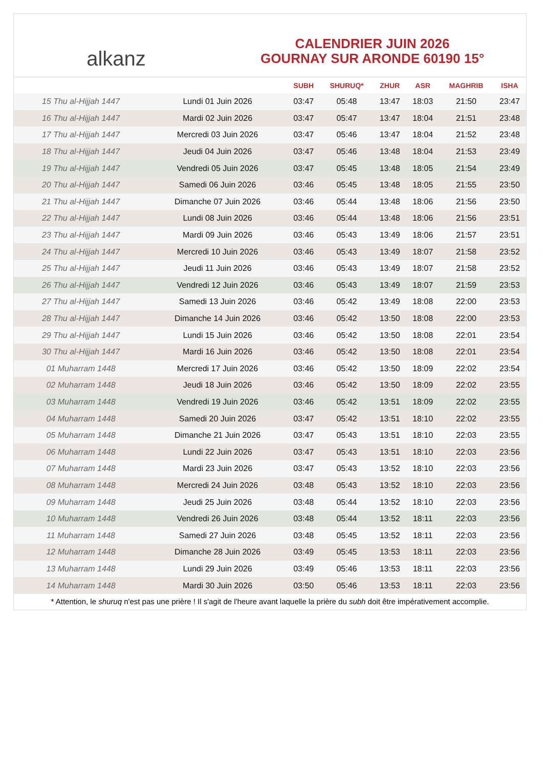alkanz
CALENDRIER JUIN 2026
GOURNAY SUR ARONDE 60190 15°
| | | SUBH | SHURUQ* | ZHUR | ASR | MAGHRIB | ISHA |
| --- | --- | --- | --- | --- | --- | --- | --- |
| 15 Thu al-Hijjah 1447 | Lundi 01 Juin 2026 | 03:47 | 05:48 | 13:47 | 18:03 | 21:50 | 23:47 |
| 16 Thu al-Hijjah 1447 | Mardi 02 Juin 2026 | 03:47 | 05:47 | 13:47 | 18:04 | 21:51 | 23:48 |
| 17 Thu al-Hijjah 1447 | Mercredi 03 Juin 2026 | 03:47 | 05:46 | 13:47 | 18:04 | 21:52 | 23:48 |
| 18 Thu al-Hijjah 1447 | Jeudi 04 Juin 2026 | 03:47 | 05:46 | 13:48 | 18:04 | 21:53 | 23:49 |
| 19 Thu al-Hijjah 1447 | Vendredi 05 Juin 2026 | 03:47 | 05:45 | 13:48 | 18:05 | 21:54 | 23:49 |
| 20 Thu al-Hijjah 1447 | Samedi 06 Juin 2026 | 03:46 | 05:45 | 13:48 | 18:05 | 21:55 | 23:50 |
| 21 Thu al-Hijjah 1447 | Dimanche 07 Juin 2026 | 03:46 | 05:44 | 13:48 | 18:06 | 21:56 | 23:50 |
| 22 Thu al-Hijjah 1447 | Lundi 08 Juin 2026 | 03:46 | 05:44 | 13:48 | 18:06 | 21:56 | 23:51 |
| 23 Thu al-Hijjah 1447 | Mardi 09 Juin 2026 | 03:46 | 05:43 | 13:49 | 18:06 | 21:57 | 23:51 |
| 24 Thu al-Hijjah 1447 | Mercredi 10 Juin 2026 | 03:46 | 05:43 | 13:49 | 18:07 | 21:58 | 23:52 |
| 25 Thu al-Hijjah 1447 | Jeudi 11 Juin 2026 | 03:46 | 05:43 | 13:49 | 18:07 | 21:58 | 23:52 |
| 26 Thu al-Hijjah 1447 | Vendredi 12 Juin 2026 | 03:46 | 05:43 | 13:49 | 18:07 | 21:59 | 23:53 |
| 27 Thu al-Hijjah 1447 | Samedi 13 Juin 2026 | 03:46 | 05:42 | 13:49 | 18:08 | 22:00 | 23:53 |
| 28 Thu al-Hijjah 1447 | Dimanche 14 Juin 2026 | 03:46 | 05:42 | 13:50 | 18:08 | 22:00 | 23:53 |
| 29 Thu al-Hijjah 1447 | Lundi 15 Juin 2026 | 03:46 | 05:42 | 13:50 | 18:08 | 22:01 | 23:54 |
| 30 Thu al-Hijjah 1447 | Mardi 16 Juin 2026 | 03:46 | 05:42 | 13:50 | 18:08 | 22:01 | 23:54 |
| 01 Muharram 1448 | Mercredi 17 Juin 2026 | 03:46 | 05:42 | 13:50 | 18:09 | 22:02 | 23:54 |
| 02 Muharram 1448 | Jeudi 18 Juin 2026 | 03:46 | 05:42 | 13:50 | 18:09 | 22:02 | 23:55 |
| 03 Muharram 1448 | Vendredi 19 Juin 2026 | 03:46 | 05:42 | 13:51 | 18:09 | 22:02 | 23:55 |
| 04 Muharram 1448 | Samedi 20 Juin 2026 | 03:47 | 05:42 | 13:51 | 18:10 | 22:02 | 23:55 |
| 05 Muharram 1448 | Dimanche 21 Juin 2026 | 03:47 | 05:43 | 13:51 | 18:10 | 22:03 | 23:55 |
| 06 Muharram 1448 | Lundi 22 Juin 2026 | 03:47 | 05:43 | 13:51 | 18:10 | 22:03 | 23:56 |
| 07 Muharram 1448 | Mardi 23 Juin 2026 | 03:47 | 05:43 | 13:52 | 18:10 | 22:03 | 23:56 |
| 08 Muharram 1448 | Mercredi 24 Juin 2026 | 03:48 | 05:43 | 13:52 | 18:10 | 22:03 | 23:56 |
| 09 Muharram 1448 | Jeudi 25 Juin 2026 | 03:48 | 05:44 | 13:52 | 18:10 | 22:03 | 23:56 |
| 10 Muharram 1448 | Vendredi 26 Juin 2026 | 03:48 | 05:44 | 13:52 | 18:11 | 22:03 | 23:56 |
| 11 Muharram 1448 | Samedi 27 Juin 2026 | 03:48 | 05:45 | 13:52 | 18:11 | 22:03 | 23:56 |
| 12 Muharram 1448 | Dimanche 28 Juin 2026 | 03:49 | 05:45 | 13:53 | 18:11 | 22:03 | 23:56 |
| 13 Muharram 1448 | Lundi 29 Juin 2026 | 03:49 | 05:46 | 13:53 | 18:11 | 22:03 | 23:56 |
| 14 Muharram 1448 | Mardi 30 Juin 2026 | 03:50 | 05:46 | 13:53 | 18:11 | 22:03 | 23:56 |
* Attention, le shuruq n'est pas une prière ! Il s'agit de l'heure avant laquelle la prière du subh doit être impérativement accomplie.